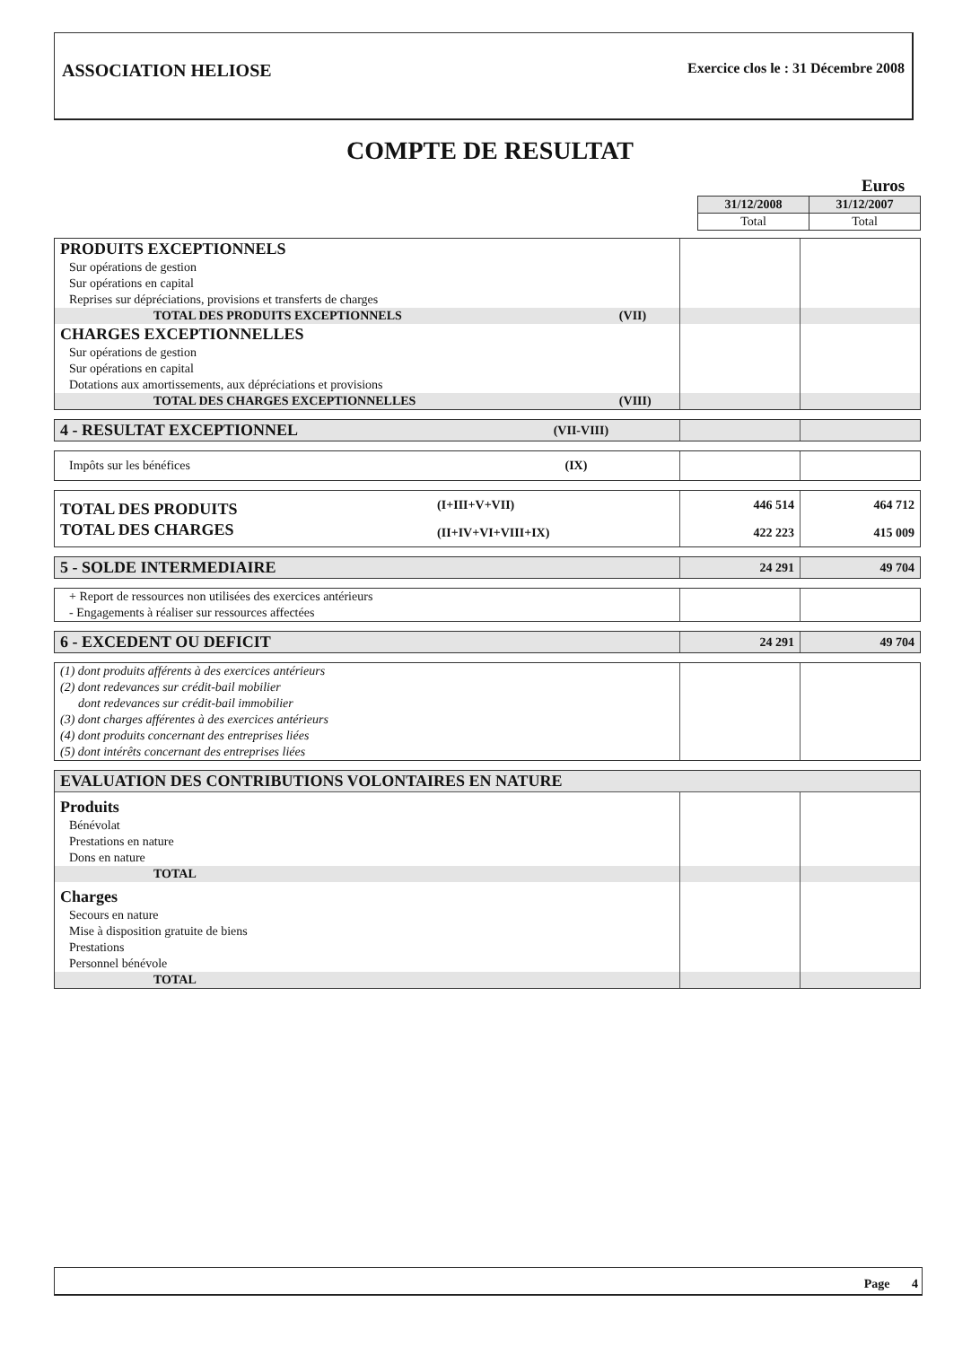ASSOCIATION HELIOSE
Exercice clos le : 31 Décembre 2008
COMPTE DE RESULTAT
Euros
| | 31/12/2008 | 31/12/2007 |
| | Total | Total |
| PRODUITS EXCEPTIONNELS | | | |
| Sur opérations de gestion | | | |
| Sur opérations en capital | | | |
| Reprises sur dépréciations, provisions et transferts de charges | | | |
| TOTAL DES PRODUITS EXCEPTIONNELS | (VII) | | |
| CHARGES EXCEPTIONNELLES | | | |
| Sur opérations de gestion | | | |
| Sur opérations en capital | | | |
| Dotations aux amortissements, aux dépréciations et provisions | | | |
| TOTAL DES CHARGES EXCEPTIONNELLES | (VIII) | | |
| 4 - RESULTAT EXCEPTIONNEL | (VII-VIII) | | |
| Impôts sur les bénéfices | (IX) | | |
| TOTAL DES PRODUITS | (I+III+V+VII) | 446 514 | 464 712 |
| TOTAL DES CHARGES | (II+IV+VI+VIII+IX) | 422 223 | 415 009 |
| 5 - SOLDE INTERMEDIAIRE | | 24 291 | 49 704 |
| + Report de ressources non utilisées des exercices antérieurs | | |
| - Engagements à réaliser sur ressources affectées | | |
| 6 - EXCEDENT OU DEFICIT | 24 291 | 49 704 |
| (1) dont produits afférents à des exercices antérieurs | | |
| (2) dont redevances sur crédit-bail mobilier | | |
| dont redevances sur crédit-bail immobilier | | |
| (3) dont charges afférentes à des exercices antérieurs | | |
| (4) dont produits concernant des entreprises liées | | |
| (5) dont intérêts concernant des entreprises liées | | |
| EVALUATION DES CONTRIBUTIONS VOLONTAIRES EN NATURE | | |
| Produits | | |
| Bénévolat | | |
| Prestations en nature | | |
| Dons en nature | | |
| TOTAL | | |
| Charges | | |
| Secours en nature | | |
| Mise à disposition gratuite de biens | | |
| Prestations | | |
| Personnel bénévole | | |
| TOTAL | | |
Page 4